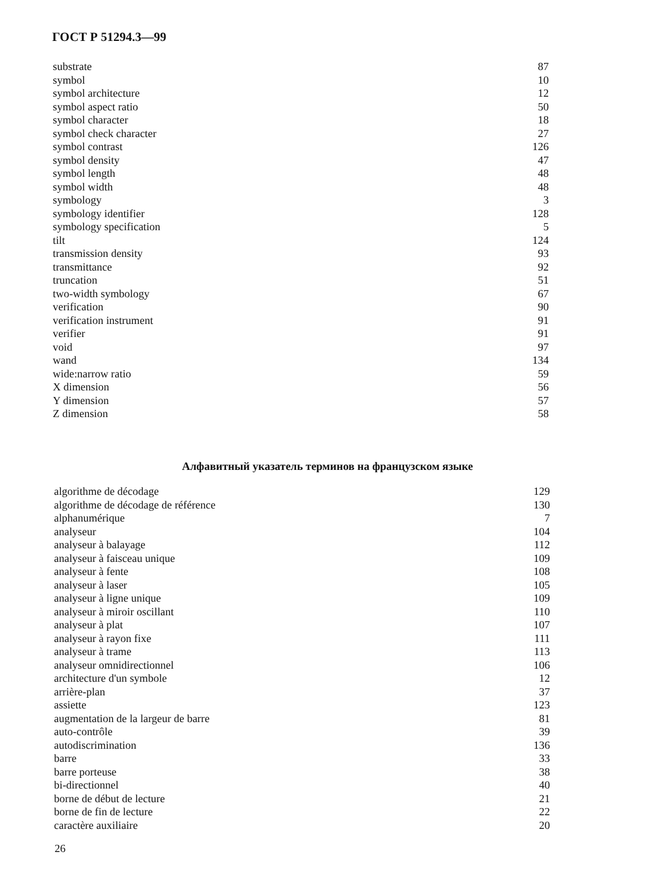ГОСТ Р 51294.3—99
| substrate | 87 |
| symbol | 10 |
| symbol architecture | 12 |
| symbol aspect ratio | 50 |
| symbol character | 18 |
| symbol check character | 27 |
| symbol contrast | 126 |
| symbol density | 47 |
| symbol length | 48 |
| symbol width | 48 |
| symbology | 3 |
| symbology identifier | 128 |
| symbology specification | 5 |
| tilt | 124 |
| transmission density | 93 |
| transmittance | 92 |
| truncation | 51 |
| two-width symbology | 67 |
| verification | 90 |
| verification instrument | 91 |
| verifier | 91 |
| void | 97 |
| wand | 134 |
| wide:narrow ratio | 59 |
| X dimension | 56 |
| Y dimension | 57 |
| Z dimension | 58 |
Алфавитный указатель терминов на французском языке
| algorithme de décodage | 129 |
| algorithme de décodage de référence | 130 |
| alphanumérique | 7 |
| analyseur | 104 |
| analyseur à balayage | 112 |
| analyseur à faisceau unique | 109 |
| analyseur à fente | 108 |
| analyseur à laser | 105 |
| analyseur à ligne unique | 109 |
| analyseur à miroir oscillant | 110 |
| analyseur à plat | 107 |
| analyseur à rayon fixe | 111 |
| analyseur à trame | 113 |
| analyseur omnidirectionnel | 106 |
| architecture d'un symbole | 12 |
| arrière-plan | 37 |
| assiette | 123 |
| augmentation de la largeur de barre | 81 |
| auto-contrôle | 39 |
| autodiscrimination | 136 |
| barre | 33 |
| barre porteuse | 38 |
| bi-directionnel | 40 |
| borne de début de lecture | 21 |
| borne de fin de lecture | 22 |
| caractère auxiliaire | 20 |
26